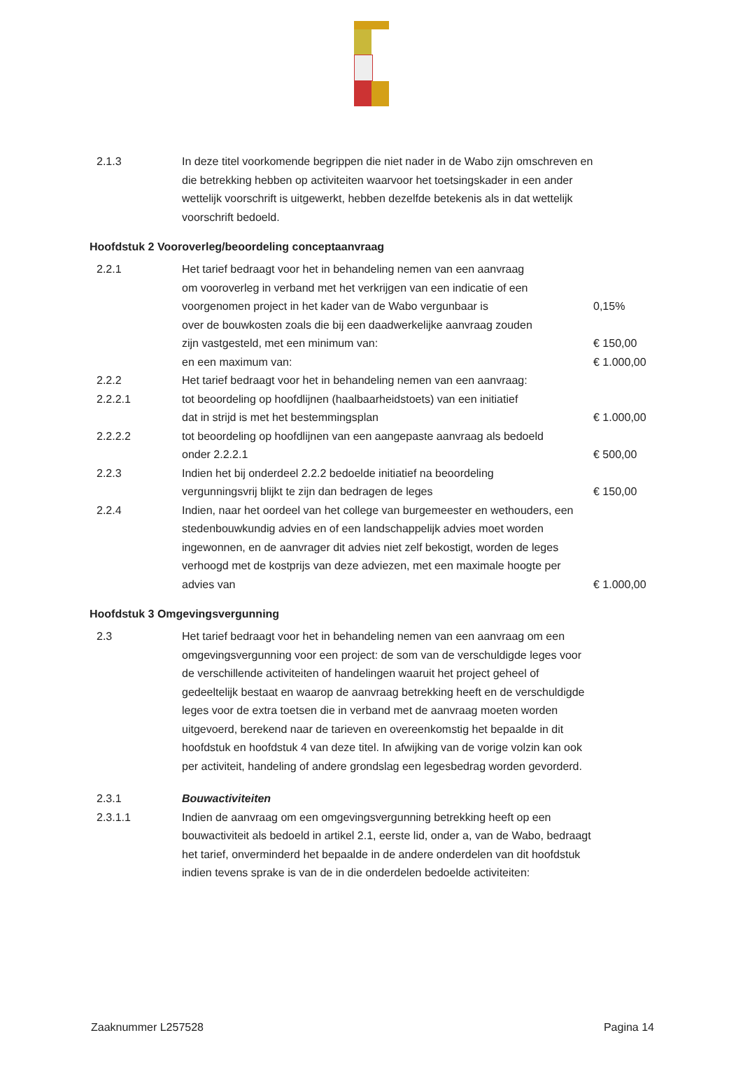| 2.1.3 | In deze titel voorkomende begrippen die niet nader in de Wabo zijn omschreven en die betrekking hebben op activiteiten waarvoor het toetsingskader in een ander wettelijk voorschrift is uitgewerkt, hebben dezelfde betekenis als in dat wettelijk voorschrift bedoeld. | |
Hoofdstuk 2 Vooroverleg/beoordeling conceptaanvraag
| 2.2.1 | Het tarief bedraagt voor het in behandeling nemen van een aanvraag om vooroverleg in verband met het verkrijgen van een indicatie of een voorgenomen project in het kader van de Wabo vergunbaar is over de bouwkosten zoals die bij een daadwerkelijke aanvraag zouden zijn vastgesteld, met een minimum van: en een maximum van: | 0,15% € 150,00 € 1.000,00 |
| 2.2.2 | Het tarief bedraagt voor het in behandeling nemen van een aanvraag: | |
| 2.2.2.1 | tot beoordeling op hoofdlijnen (haalbaarheidstoets) van een initiatief dat in strijd is met het bestemmingsplan | € 1.000,00 |
| 2.2.2.2 | tot beoordeling op hoofdlijnen van een aangepaste aanvraag als bedoeld onder 2.2.2.1 | € 500,00 |
| 2.2.3 | Indien het bij onderdeel 2.2.2 bedoelde initiatief na beoordeling vergunningsvrij blijkt te zijn dan bedragen de leges | € 150,00 |
| 2.2.4 | Indien, naar het oordeel van het college van burgemeester en wethouders, een stedenbouwkundig advies en of een landschappelijk advies moet worden ingewonnen, en de aanvrager dit advies niet zelf bekostigt, worden de leges verhoogd met de kostprijs van deze adviezen, met een maximale hoogte per advies van | € 1.000,00 |
Hoofdstuk 3 Omgevingsvergunning
| 2.3 | Het tarief bedraagt voor het in behandeling nemen van een aanvraag om een omgevingsvergunning voor een project: de som van de verschuldigde leges voor de verschillende activiteiten of handelingen waaruit het project geheel of gedeeltelijk bestaat en waarop de aanvraag betrekking heeft en de verschuldigde leges voor de extra toetsen die in verband met de aanvraag moeten worden uitgevoerd, berekend naar de tarieven en overeenkomstig het bepaalde in dit hoofdstuk en hoofdstuk 4 van deze titel. In afwijking van de vorige volzin kan ook per activiteit, handeling of andere grondslag een legesbedrag worden gevorderd. | |
| 2.3.1 | Bouwactiviteiten | |
| 2.3.1.1 | Indien de aanvraag om een omgevingsvergunning betrekking heeft op een bouwactiviteit als bedoeld in artikel 2.1, eerste lid, onder a, van de Wabo, bedraagt het tarief, onverminderd het bepaalde in de andere onderdelen van dit hoofdstuk indien tevens sprake is van de in die onderdelen bedoelde activiteiten: | |
Zaaknummer L257528 Pagina 14